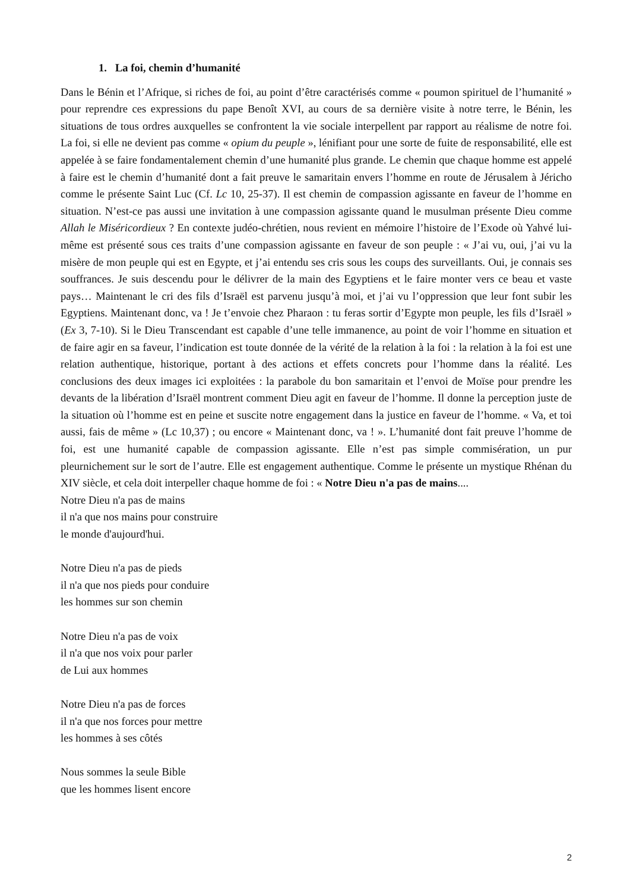1. La foi, chemin d’humanité
Dans le Bénin et l’Afrique, si riches de foi, au point d’être caractérisés comme « poumon spirituel de l’humanité » pour reprendre ces expressions du pape Benoît XVI, au cours de sa dernière visite à notre terre, le Bénin, les situations de tous ordres auxquelles se confrontent la vie sociale interpellent par rapport au réalisme de notre foi. La foi, si elle ne devient pas comme « opium du peuple », lénifiant pour une sorte de fuite de responsabilité, elle est appelée à se faire fondamentalement chemin d’une humanité plus grande. Le chemin que chaque homme est appelé à faire est le chemin d’humanité dont a fait preuve le samaritain envers l’homme en route de Jérusalem à Jéricho comme le présente Saint Luc (Cf. Lc 10, 25-37). Il est chemin de compassion agissante en faveur de l’homme en situation. N’est-ce pas aussi une invitation à une compassion agissante quand le musulman présente Dieu comme Allah le Miséricordieux ? En contexte judéo-chrétien, nous revient en mémoire l’histoire de l’Exode où Yahvé lui-même est présenté sous ces traits d’une compassion agissante en faveur de son peuple : « J’ai vu, oui, j’ai vu la misère de mon peuple qui est en Egypte, et j’ai entendu ses cris sous les coups des surveillants. Oui, je connais ses souffrances. Je suis descendu pour le délivrer de la main des Egyptiens et le faire monter vers ce beau et vaste pays… Maintenant le cri des fils d’Israël est parvenu jusqu’à moi, et j’ai vu l’oppression que leur font subir les Egyptiens. Maintenant donc, va ! Je t’envoie chez Pharaon : tu feras sortir d’Egypte mon peuple, les fils d’Israël » (Ex 3, 7-10). Si le Dieu Transcendant est capable d’une telle immanence, au point de voir l’homme en situation et de faire agir en sa faveur, l’indication est toute donnée de la vérité de la relation à la foi : la relation à la foi est une relation authentique, historique, portant à des actions et effets concrets pour l’homme dans la réalité. Les conclusions des deux images ici exploitées : la parabole du bon samaritain et l’envoi de Moïse pour prendre les devants de la libération d’Israël montrent comment Dieu agit en faveur de l’homme. Il donne la perception juste de la situation où l’homme est en peine et suscite notre engagement dans la justice en faveur de l’homme. « Va, et toi aussi, fais de même » (Lc 10,37) ; ou encore « Maintenant donc, va ! ». L’humanité dont fait preuve l’homme de foi, est une humanité capable de compassion agissante. Elle n’est pas simple commisération, un pur pleurnichement sur le sort de l’autre. Elle est engagement authentique. Comme le présente un mystique Rhénan du XIV siècle, et cela doit interpeller chaque homme de foi : « Notre Dieu n'a pas de mains....
Notre Dieu n'a pas de mains
il n'a que nos mains pour construire
le monde d'aujourd'hui.
Notre Dieu n'a pas de pieds
il n'a que nos pieds pour conduire
les hommes sur son chemin
Notre Dieu n'a pas de voix
il n'a que nos voix pour parler
de Lui aux hommes
Notre Dieu n'a pas de forces
il n'a que nos forces pour mettre
les hommes à ses côtés
Nous sommes la seule Bible
que les hommes lisent encore
2